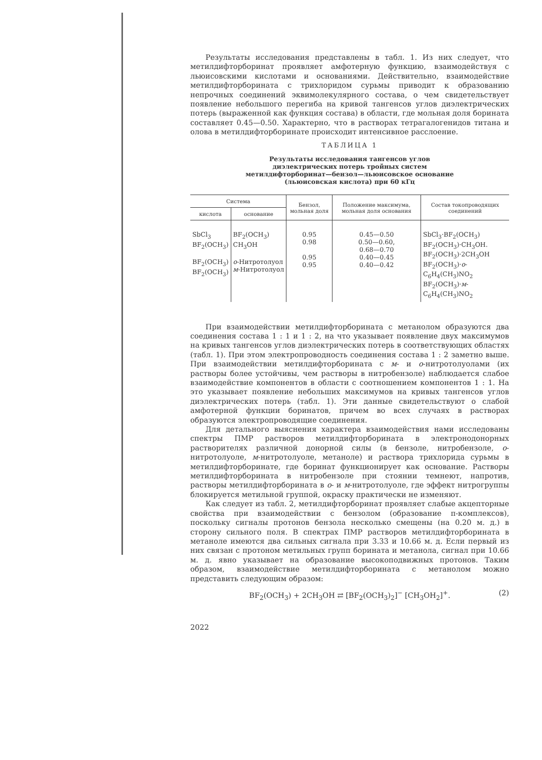Результаты исследования представлены в табл. 1. Из них следует, что метилдифторборинат проявляет амфотерную функцию, взаимодействуя с льюисовскими кислотами и основаниями. Действительно, взаимодействие метилдифторборината с трихлоридом сурьмы приводит к образованию непрочных соединений эквимолекулярного состава, о чем свидетельствует появление небольшого перегиба на кривой тангенсов углов диэлектрических потерь (выраженной как функция состава) в области, где мольная доля борината составляет 0.45—0.50. Характерно, что в растворах тетрагалогенидов титана и олова в метилдифторборинате происходит интенсивное расслоение.
ТАБЛИЦА 1
Результаты исследования тангенсов углов
диэлектрических потерь тройных систем
метилдифторборинат—бензол—льюисовское основание
(льюисовская кислота) при 60 кГц
| Система | | Бензол, мольная доля | Положение максимума, мольная доля основания | Состав токопроводящих соединений |
| --- | --- | --- | --- | --- |
| кислота | основание | | | |
| SbCl<sub>3</sub> BF<sub>2</sub>(OCH<sub>3</sub>) BF<sub>2</sub>(OCH<sub>3</sub>) BF<sub>2</sub>(OCH<sub>3</sub>) | BF<sub>2</sub>(OCH<sub>3</sub>) CH<sub>3</sub>OH o -Нитротолуол м -Нитротолуол | 0.95 0.98 0.95 0.95 | 0.45—0.50 0.50—0.60, 0.68—0.70 0.40—0.45 0.40—0.42 | SbCl<sub>3</sub>·BF<sub>2</sub>(OCH<sub>3</sub>) BF<sub>2</sub>(OCH<sub>3</sub>)·CH<sub>3</sub>OH. BF<sub>2</sub>(OCH<sub>3</sub>)·2CH<sub>3</sub>OH BF<sub>2</sub>(OCH<sub>3</sub>)· o -C<sub>6</sub>H<sub>4</sub>(CH<sub>3</sub>)NO<sub>2</sub> BF<sub>2</sub>(OCH<sub>3</sub>)· м -C<sub>6</sub>H<sub>4</sub>(CH<sub>3</sub>)NO<sub>2</sub> |
При взаимодействии метилдифторборината с метанолом образуются два соединения состава 1 : 1 и 1 : 2, на что указывает появление двух максимумов на кривых тангенсов углов диэлектрических потерь в соответствующих областях (табл. 1). При этом электропроводность соединения состава 1 : 2 заметно выше. При взаимодействии метилдифторборината с м- и о-нитротолуолами (их растворы более устойчивы, чем растворы в нитробензоле) наблюдается слабое взаимодействие компонентов в области с соотношением компонентов 1 : 1. На это указывает появление небольших максимумов на кривых тангенсов углов диэлектрических потерь (табл. 1). Эти данные свидетельствуют о слабой амфотерной функции боринатов, причем во всех случаях в растворах образуются электропроводящие соединения.
Для детального выяснения характера взаимодействия нами исследованы спектры ПМР растворов метилдифторборината в электронодонорных растворителях различной донорной силы (в бензоле, нитробензоле, о-нитротолуоле, м-нитротолуоле, метаноле) и раствора трихлорида сурьмы в метилдифторборинате, где боринат функционирует как основание. Растворы метилдифторборината в нитробензоле при стоянии темнеют, напротив, растворы метилдифторборината в о- и м-нитротолуоле, где эффект нитрогруппы блокируется метильной группой, окраску практически не изменяют.
Как следует из табл. 2, метилдифторборинат проявляет слабые акцепторные свойства при взаимодействии с бензолом (образование π-комплексов), поскольку сигналы протонов бензола несколько смещены (на 0.20 м. д.) в сторону сильного поля. В спектрах ПМР растворов метилдифторборината в метаноле имеются два сильных сигнала при 3.33 и 10.66 м. д. Если первый из них связан с протоном метильных групп борината и метанола, сигнал при 10.66 м. д. явно указывает на образование высокоподвижных протонов. Таким образом, взаимодействие метилдифторборината с метанолом можно представить следующим образом:
BF<sub>2</sub>(OCH<sub>3</sub>) + 2CH<sub>3</sub>OH ⇄ [BF<sub>2</sub>(OCH<sub>3</sub>)<sub>2</sub>]<sup>−</sup> [CH<sub>3</sub>OH<sub>2</sub>]<sup>+</sup>. (2)
2022